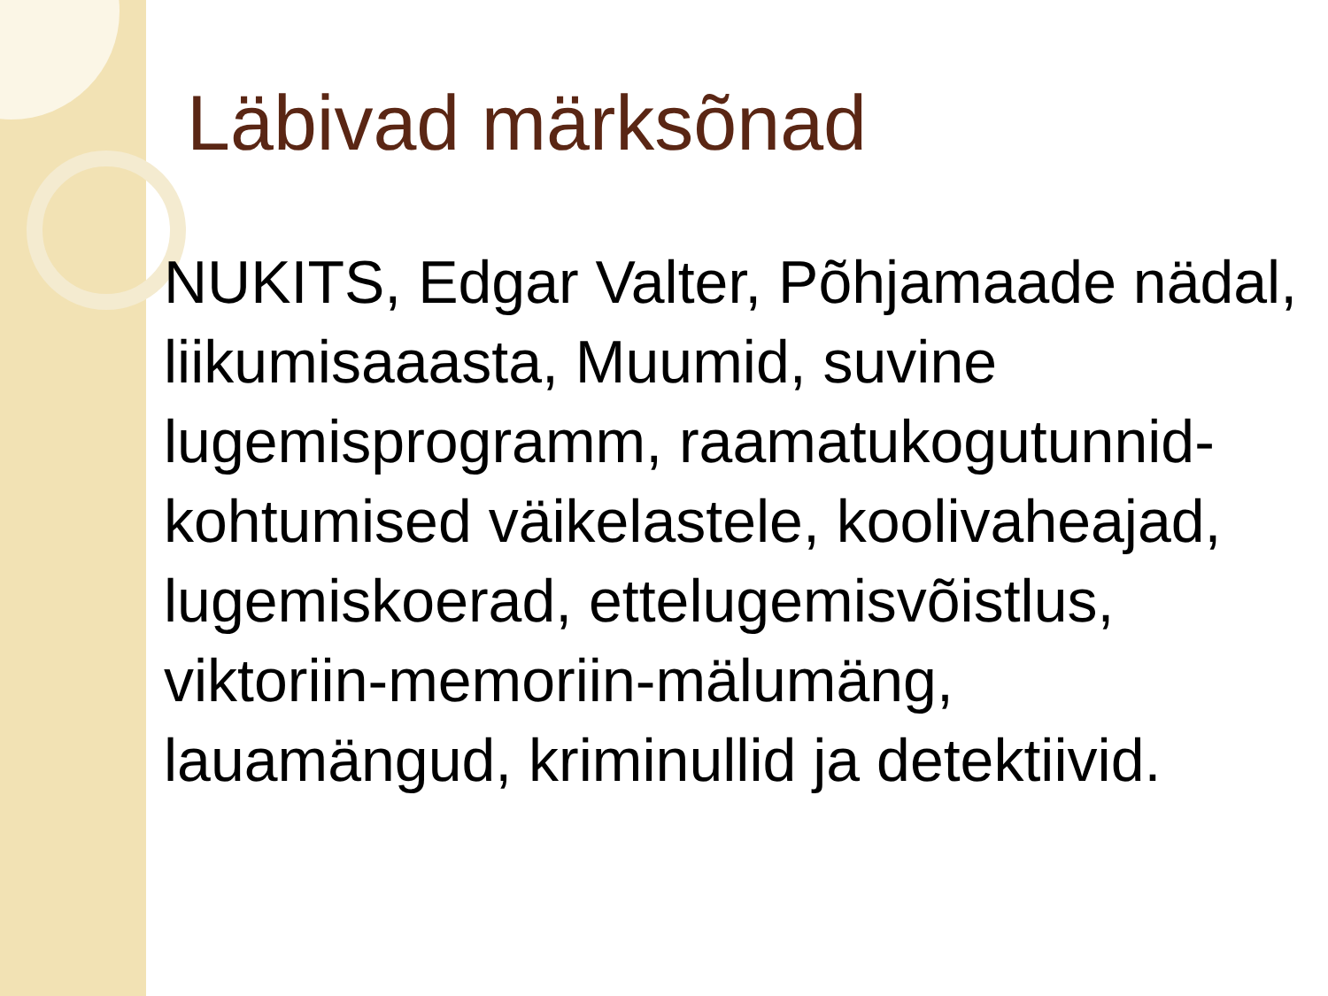Läbivad märksõnad
NUKITS, Edgar Valter, Põhjamaade nädal, liikumisaaasta, Muumid, suvine lugemisprogramm, raamatukogutunnid-kohtumised väikelastele, koolivaheajad, lugemiskoerad, ettelugemisvõistlus, viktoriin-memoriin-mälumäng, lauamängud, kriminullid ja detektiivid.